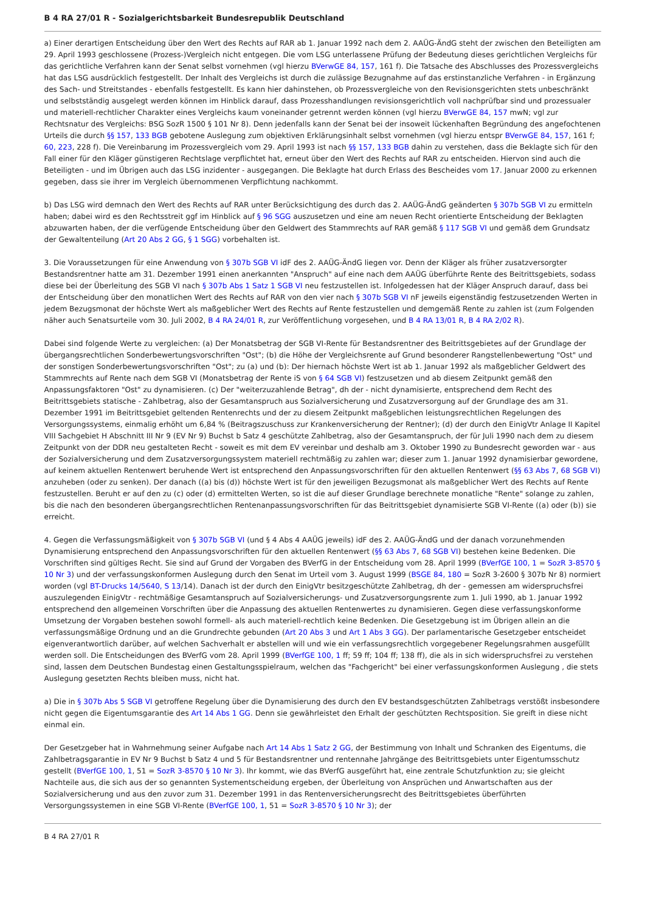B 4 RA 27/01 R - Sozialgerichtsbarkeit Bundesrepublik Deutschland
a) Einer derartigen Entscheidung über den Wert des Rechts auf RAR ab 1. Januar 1992 nach dem 2. AAÜG-ÄndG steht der zwischen den Beteiligten am 29. April 1993 geschlossene (Prozess-)Vergleich nicht entgegen. Die vom LSG unterlassene Prüfung der Bedeutung dieses gerichtlichen Vergleichs für das gerichtliche Verfahren kann der Senat selbst vornehmen (vgl hierzu BVerwGE 84, 157, 161 f). Die Tatsache des Abschlusses des Prozessvergleichs hat das LSG ausdrücklich festgestellt. Der Inhalt des Vergleichs ist durch die zulässige Bezugnahme auf das erstinstanzliche Verfahren - in Ergänzung des Sach- und Streitstandes - ebenfalls festgestellt. Es kann hier dahinstehen, ob Prozessvergleiche von den Revisionsgerichten stets unbeschränkt und selbstständig ausgelegt werden können im Hinblick darauf, dass Prozesshandlungen revisionsgerichtlich voll nachprüfbar sind und prozessualer und materiell-rechtlicher Charakter eines Vergleichs kaum voneinander getrennt werden können (vgl hierzu BVerwGE 84, 157 mwN; vgl zur Rechtsnatur des Vergleichs: BSG SozR 1500 § 101 Nr 8). Denn jedenfalls kann der Senat bei der insoweit lückenhaften Begründung des angefochtenen Urteils die durch §§ 157, 133 BGB gebotene Auslegung zum objektiven Erklärungsinhalt selbst vornehmen (vgl hierzu entspr BVerwGE 84, 157, 161 f; 60, 223, 228 f). Die Vereinbarung im Prozessvergleich vom 29. April 1993 ist nach §§ 157, 133 BGB dahin zu verstehen, dass die Beklagte sich für den Fall einer für den Kläger günstigeren Rechtslage verpflichtet hat, erneut über den Wert des Rechts auf RAR zu entscheiden. Hiervon sind auch die Beteiligten - und im Übrigen auch das LSG inzidenter - ausgegangen. Die Beklagte hat durch Erlass des Bescheides vom 17. Januar 2000 zu erkennen gegeben, dass sie ihrer im Vergleich übernommenen Verpflichtung nachkommt.
b) Das LSG wird demnach den Wert des Rechts auf RAR unter Berücksichtigung des durch das 2. AAÜG-ÄndG geänderten § 307b SGB VI zu ermitteln haben; dabei wird es den Rechtsstreit ggf im Hinblick auf § 96 SGG auszusetzen und eine am neuen Recht orientierte Entscheidung der Beklagten abzuwarten haben, der die verfügende Entscheidung über den Geldwert des Stammrechts auf RAR gemäß § 117 SGB VI und gemäß dem Grundsatz der Gewaltenteilung (Art 20 Abs 2 GG, § 1 SGG) vorbehalten ist.
3. Die Voraussetzungen für eine Anwendung von § 307b SGB VI idF des 2. AAÜG-ÄndG liegen vor. Denn der Kläger als früher zusatzversorgter Bestandsrentner hatte am 31. Dezember 1991 einen anerkannten "Anspruch" auf eine nach dem AAÜG überführte Rente des Beitrittsgebiets, sodass diese bei der Überleitung des SGB VI nach § 307b Abs 1 Satz 1 SGB VI neu festzustellen ist. Infolgedessen hat der Kläger Anspruch darauf, dass bei der Entscheidung über den monatlichen Wert des Rechts auf RAR von den vier nach § 307b SGB VI nF jeweils eigenständig festzusetzenden Werten in jedem Bezugsmonat der höchste Wert als maßgeblicher Wert des Rechts auf Rente festzustellen und demgemäß Rente zu zahlen ist (zum Folgenden näher auch Senatsurteile vom 30. Juli 2002, B 4 RA 24/01 R, zur Veröffentlichung vorgesehen, und B 4 RA 13/01 R, B 4 RA 2/02 R).
Dabei sind folgende Werte zu vergleichen: (a) Der Monatsbetrag der SGB VI-Rente für Bestandsrentner des Beitrittsgebietes auf der Grundlage der übergangsrechtlichen Sonderbewertungsvorschriften "Ost"; (b) die Höhe der Vergleichsrente auf Grund besonderer Rangstellenbewertung "Ost" und der sonstigen Sonderbewertungsvorschriften "Ost"; zu (a) und (b): Der hiernach höchste Wert ist ab 1. Januar 1992 als maßgeblicher Geldwert des Stammrechts auf Rente nach dem SGB VI (Monatsbetrag der Rente iS von § 64 SGB VI) festzusetzen und ab diesem Zeitpunkt gemäß den Anpassungsfaktoren "Ost" zu dynamisieren. (c) Der "weiterzuzahlende Betrag", dh der - nicht dynamisierte, entsprechend dem Recht des Beitrittsgebiets statische - Zahlbetrag, also der Gesamtanspruch aus Sozialversicherung und Zusatzversorgung auf der Grundlage des am 31. Dezember 1991 im Beitrittsgebiet geltenden Rentenrechts und der zu diesem Zeitpunkt maßgeblichen leistungsrechtlichen Regelungen des Versorgungssystems, einmalig erhöht um 6,84 % (Beitragszuschuss zur Krankenversicherung der Rentner); (d) der durch den EinigVtr Anlage II Kapitel VIII Sachgebiet H Abschnitt III Nr 9 (EV Nr 9) Buchst b Satz 4 geschützte Zahlbetrag, also der Gesamtanspruch, der für Juli 1990 nach dem zu diesem Zeitpunkt von der DDR neu gestalteten Recht - soweit es mit dem EV vereinbar und deshalb am 3. Oktober 1990 zu Bundesrecht geworden war - aus der Sozialversicherung und dem Zusatzversorgungssystem materiell rechtmäßig zu zahlen war; dieser zum 1. Januar 1992 dynamisierbar gewordene, auf keinem aktuellen Rentenwert beruhende Wert ist entsprechend den Anpassungsvorschriften für den aktuellen Rentenwert (§§ 63 Abs 7, 68 SGB VI) anzuheben (oder zu senken). Der danach ((a) bis (d)) höchste Wert ist für den jeweiligen Bezugsmonat als maßgeblicher Wert des Rechts auf Rente festzustellen. Beruht er auf den zu (c) oder (d) ermittelten Werten, so ist die auf dieser Grundlage berechnete monatliche "Rente" solange zu zahlen, bis die nach den besonderen übergangsrechtlichen Rentenanpassungsvorschriften für das Beitrittsgebiet dynamisierte SGB VI-Rente ((a) oder (b)) sie erreicht.
4. Gegen die Verfassungsmäßigkeit von § 307b SGB VI (und § 4 Abs 4 AAÜG jeweils) idF des 2. AAÜG-ÄndG und der danach vorzunehmenden Dynamisierung entsprechend den Anpassungsvorschriften für den aktuellen Rentenwert (§§ 63 Abs 7, 68 SGB VI) bestehen keine Bedenken. Die Vorschriften sind gültiges Recht. Sie sind auf Grund der Vorgaben des BVerfG in der Entscheidung vom 28. April 1999 (BVerfGE 100, 1 = SozR 3-8570 § 10 Nr 3) und der verfassungskonformen Auslegung durch den Senat im Urteil vom 3. August 1999 (BSGE 84, 180 = SozR 3-2600 § 307b Nr 8) normiert worden (vgl BT-Drucks 14/5640, S 13/14). Danach ist der durch den EinigVtr besitzgeschützte Zahlbetrag, dh der - gemessen am widerspruchsfrei auszulegenden EinigVtr - rechtmäßige Gesamtanspruch auf Sozialversicherungs- und Zusatzversorgungsrente zum 1. Juli 1990, ab 1. Januar 1992 entsprechend den allgemeinen Vorschriften über die Anpassung des aktuellen Rentenwertes zu dynamisieren. Gegen diese verfassungskonforme Umsetzung der Vorgaben bestehen sowohl formell- als auch materiell-rechtlich keine Bedenken. Die Gesetzgebung ist im Übrigen allein an die verfassungsmäßige Ordnung und an die Grundrechte gebunden (Art 20 Abs 3 und Art 1 Abs 3 GG). Der parlamentarische Gesetzgeber entscheidet eigenverantwortlich darüber, auf welchen Sachverhalt er abstellen will und wie ein verfassungsrechtlich vorgegebener Regelungsrahmen ausgefüllt werden soll. Die Entscheidungen des BVerfG vom 28. April 1999 (BVerfGE 100, 1 ff; 59 ff; 104 ff; 138 ff), die als in sich widerspruchsfrei zu verstehen sind, lassen dem Deutschen Bundestag einen Gestaltungsspielraum, welchen das "Fachgericht" bei einer verfassungskonformen Auslegung , die stets Auslegung gesetzten Rechts bleiben muss, nicht hat.
a) Die in § 307b Abs 5 SGB VI getroffene Regelung über die Dynamisierung des durch den EV bestandsgeschützten Zahlbetrags verstößt insbesondere nicht gegen die Eigentumsgarantie des Art 14 Abs 1 GG. Denn sie gewährleistet den Erhalt der geschützten Rechtsposition. Sie greift in diese nicht einmal ein.
Der Gesetzgeber hat in Wahrnehmung seiner Aufgabe nach Art 14 Abs 1 Satz 2 GG, der Bestimmung von Inhalt und Schranken des Eigentums, die Zahlbetragsgarantie in EV Nr 9 Buchst b Satz 4 und 5 für Bestandsrentner und rentennahe Jahrgänge des Beitrittsgebiets unter Eigentumsschutz gestellt (BVerfGE 100, 1, 51 = SozR 3-8570 § 10 Nr 3). Ihr kommt, wie das BVerfG ausgeführt hat, eine zentrale Schutzfunktion zu; sie gleicht Nachteile aus, die sich aus der so genannten Systementscheidung ergeben, der Überleitung von Ansprüchen und Anwartschaften aus der Sozialversicherung und aus den zuvor zum 31. Dezember 1991 in das Rentenversicherungsrecht des Beitrittsgebietes überführten Versorgungssystemen in eine SGB VI-Rente (BVerfGE 100, 1, 51 = SozR 3-8570 § 10 Nr 3); der
B 4 RA 27/01 R